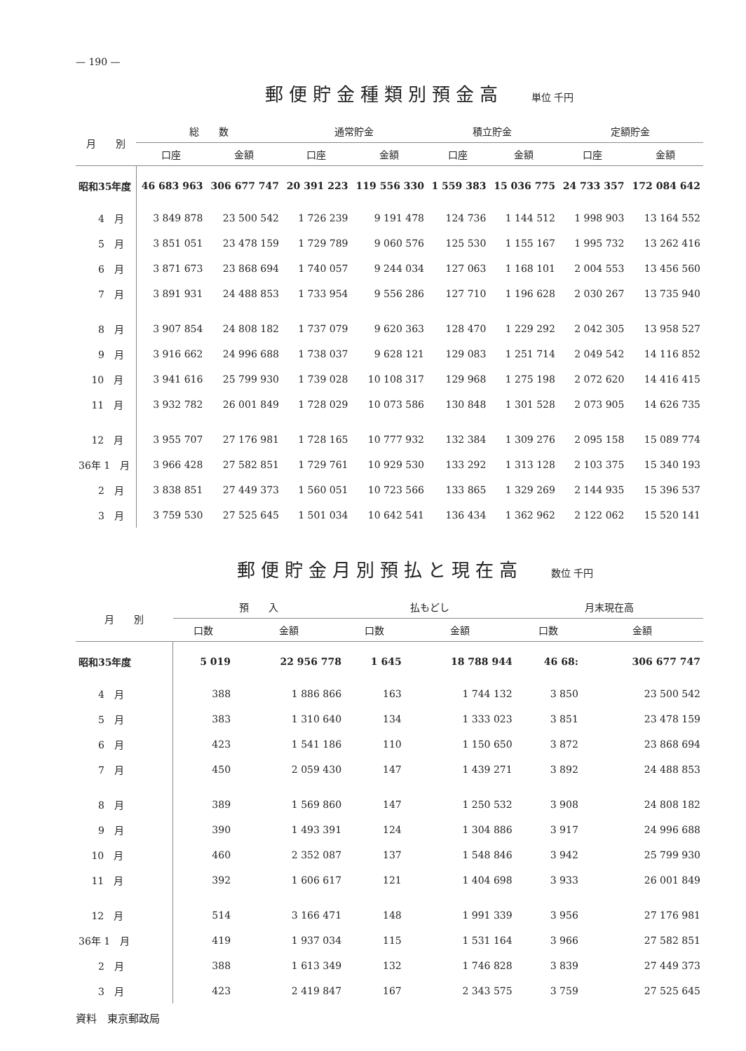— 190 —
郵便貯金種類別預金高 単位 千円
| 月 別 | 総 数 | | 通常貯金 | | 積立貯金 | | 定額貯金 | |
| --- | --- | --- | --- | --- | --- | --- | --- | --- |
| | 口座 | 金額 | 口座 | 金額 | 口座 | 金額 | 口座 | 金額 |
| 昭和35年度 | 46 683 963 | 306 677 747 | 20 391 223 | 119 556 330 | 1 559 383 | 15 036 775 | 24 733 357 | 172 084 642 |
| 4 月 | 3 849 878 | 23 500 542 | 1 726 239 | 9 191 478 | 124 736 | 1 144 512 | 1 998 903 | 13 164 552 |
| 5 月 | 3 851 051 | 23 478 159 | 1 729 789 | 9 060 576 | 125 530 | 1 155 167 | 1 995 732 | 13 262 416 |
| 6 月 | 3 871 673 | 23 868 694 | 1 740 057 | 9 244 034 | 127 063 | 1 168 101 | 2 004 553 | 13 456 560 |
| 7 月 | 3 891 931 | 24 488 853 | 1 733 954 | 9 556 286 | 127 710 | 1 196 628 | 2 030 267 | 13 735 940 |
| 8 月 | 3 907 854 | 24 808 182 | 1 737 079 | 9 620 363 | 128 470 | 1 229 292 | 2 042 305 | 13 958 527 |
| 9 月 | 3 916 662 | 24 996 688 | 1 738 037 | 9 628 121 | 129 083 | 1 251 714 | 2 049 542 | 14 116 852 |
| 10 月 | 3 941 616 | 25 799 930 | 1 739 028 | 10 108 317 | 129 968 | 1 275 198 | 2 072 620 | 14 416 415 |
| 11 月 | 3 932 782 | 26 001 849 | 1 728 029 | 10 073 586 | 130 848 | 1 301 528 | 2 073 905 | 14 626 735 |
| 12 月 | 3 955 707 | 27 176 981 | 1 728 165 | 10 777 932 | 132 384 | 1 309 276 | 2 095 158 | 15 089 774 |
| 36年 1 月 | 3 966 428 | 27 582 851 | 1 729 761 | 10 929 530 | 133 292 | 1 313 128 | 2 103 375 | 15 340 193 |
| 2 月 | 3 838 851 | 27 449 373 | 1 560 051 | 10 723 566 | 133 865 | 1 329 269 | 2 144 935 | 15 396 537 |
| 3 月 | 3 759 530 | 27 525 645 | 1 501 034 | 10 642 541 | 136 434 | 1 362 962 | 2 122 062 | 15 520 141 |
郵便貯金月別預払と現在高 数位 千円
| 月 別 | 預 入 | | 払もどし | | 月末現在高 | |
| --- | --- | --- | --- | --- | --- | --- |
| | 口数 | 金額 | 口数 | 金額 | 口数 | 金額 |
| 昭和35年度 | 5 019 | 22 956 778 | 1 645 | 18 788 944 | 46 68: | 306 677 747 |
| 4 月 | 388 | 1 886 866 | 163 | 1 744 132 | 3 850 | 23 500 542 |
| 5 月 | 383 | 1 310 640 | 134 | 1 333 023 | 3 851 | 23 478 159 |
| 6 月 | 423 | 1 541 186 | 110 | 1 150 650 | 3 872 | 23 868 694 |
| 7 月 | 450 | 2 059 430 | 147 | 1 439 271 | 3 892 | 24 488 853 |
| 8 月 | 389 | 1 569 860 | 147 | 1 250 532 | 3 908 | 24 808 182 |
| 9 月 | 390 | 1 493 391 | 124 | 1 304 886 | 3 917 | 24 996 688 |
| 10 月 | 460 | 2 352 087 | 137 | 1 548 846 | 3 942 | 25 799 930 |
| 11 月 | 392 | 1 606 617 | 121 | 1 404 698 | 3 933 | 26 001 849 |
| 12 月 | 514 | 3 166 471 | 148 | 1 991 339 | 3 956 | 27 176 981 |
| 36年 1 月 | 419 | 1 937 034 | 115 | 1 531 164 | 3 966 | 27 582 851 |
| 2 月 | 388 | 1 613 349 | 132 | 1 746 828 | 3 839 | 27 449 373 |
| 3 月 | 423 | 2 419 847 | 167 | 2 343 575 | 3 759 | 27 525 645 |
資料　東京郵政局